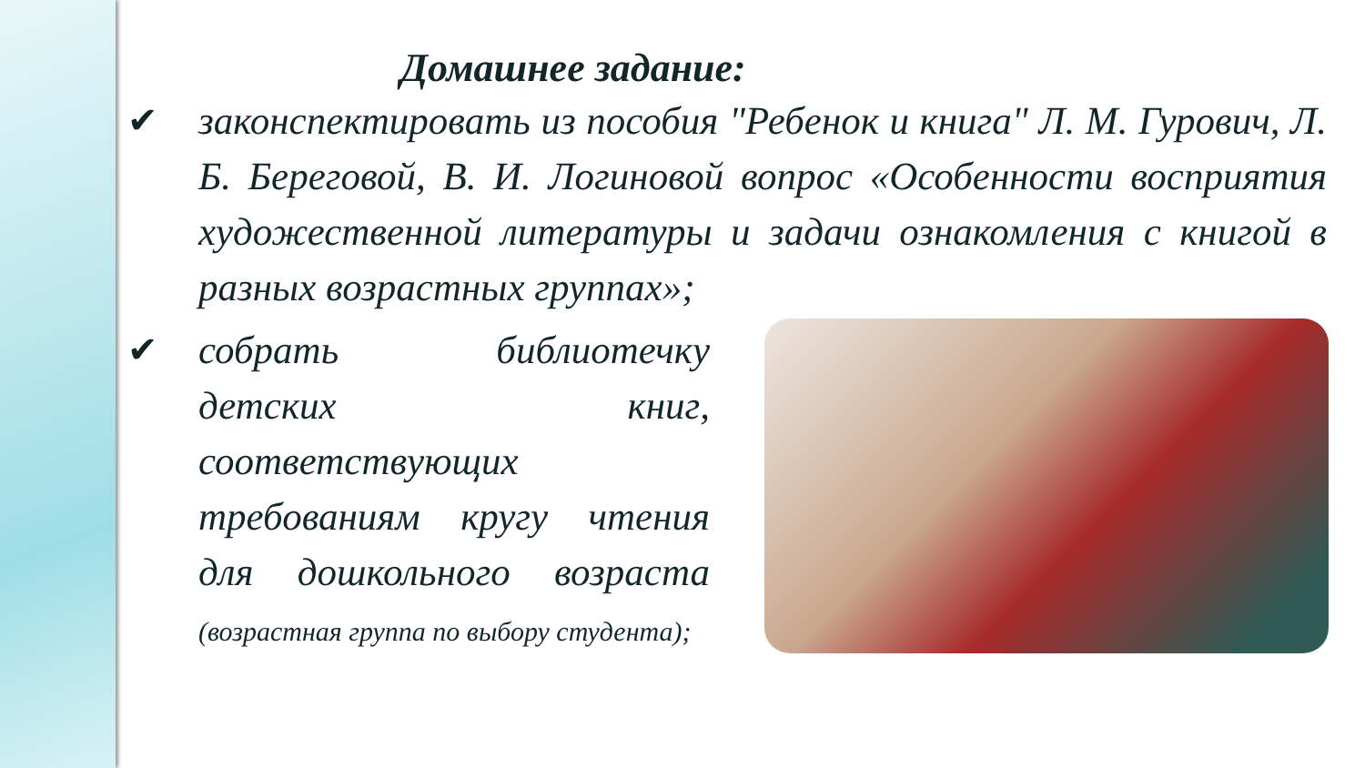Домашнее задание:
✔ законспектировать из пособия "Ребенок и книга" Л. М. Гурович, Л. Б. Береговой, В. И. Логиновой вопрос «Особенности восприятия художественной литературы и задачи ознакомления с книгой в разных возрастных группах»;
✔ собрать библиотечку детских книг, соответствующих требованиям кругу чтения для дошкольного возраста (возрастная группа по выбору студента);